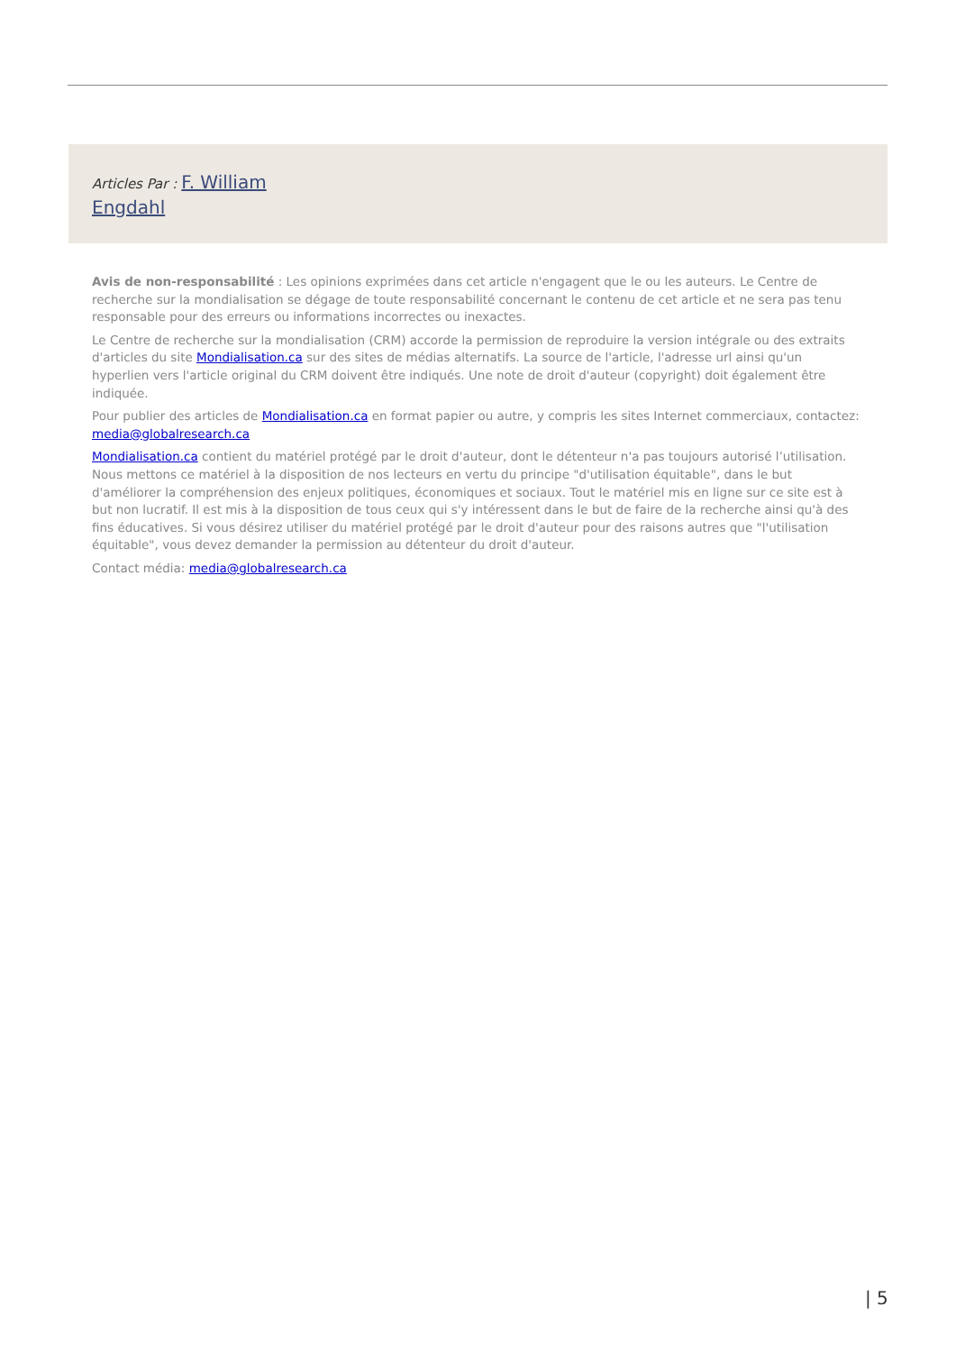Articles Par : F. William
Engdahl
Avis de non-responsabilité : Les opinions exprimées dans cet article n'engagent que le ou les auteurs. Le Centre de recherche sur la mondialisation se dégage de toute responsabilité concernant le contenu de cet article et ne sera pas tenu responsable pour des erreurs ou informations incorrectes ou inexactes.
Le Centre de recherche sur la mondialisation (CRM) accorde la permission de reproduire la version intégrale ou des extraits d'articles du site Mondialisation.ca sur des sites de médias alternatifs. La source de l'article, l'adresse url ainsi qu'un hyperlien vers l'article original du CRM doivent être indiqués. Une note de droit d'auteur (copyright) doit également être indiquée.
Pour publier des articles de Mondialisation.ca en format papier ou autre, y compris les sites Internet commerciaux, contactez: media@globalresearch.ca
Mondialisation.ca contient du matériel protégé par le droit d'auteur, dont le détenteur n'a pas toujours autorisé l’utilisation. Nous mettons ce matériel à la disposition de nos lecteurs en vertu du principe "d'utilisation équitable", dans le but d'améliorer la compréhension des enjeux politiques, économiques et sociaux. Tout le matériel mis en ligne sur ce site est à but non lucratif. Il est mis à la disposition de tous ceux qui s'y intéressent dans le but de faire de la recherche ainsi qu'à des fins éducatives. Si vous désirez utiliser du matériel protégé par le droit d'auteur pour des raisons autres que "l'utilisation équitable", vous devez demander la permission au détenteur du droit d'auteur.
Contact média: media@globalresearch.ca
| 5